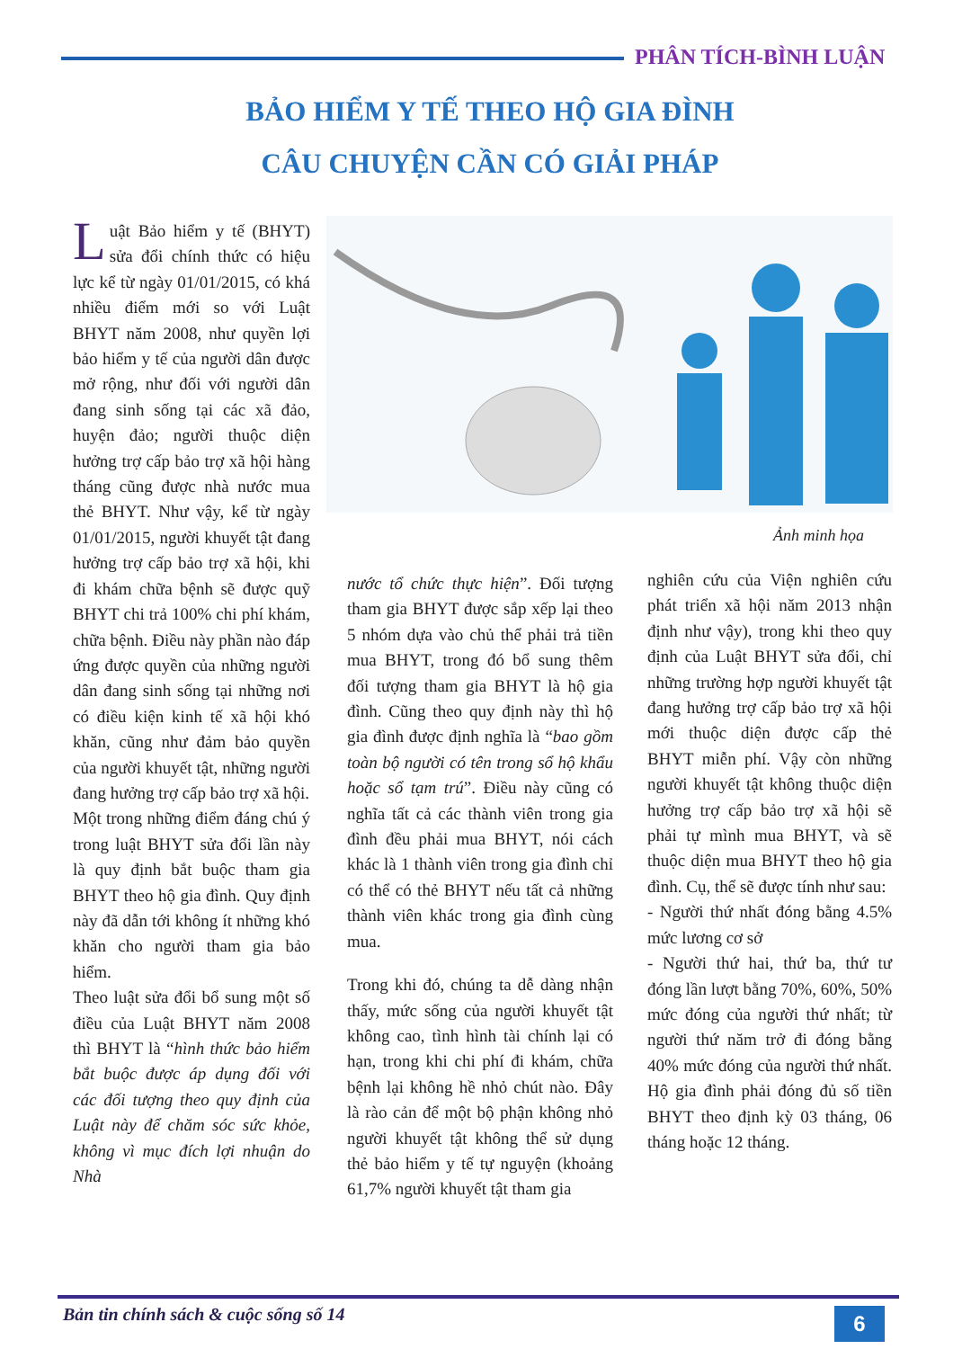PHÂN TÍCH-BÌNH LUẬN
BẢO HIỂM Y TẾ THEO HỘ GIA ĐÌNH
CÂU CHUYỆN CẦN CÓ GIẢI PHÁP
Luật Bảo hiểm y tế (BHYT) sửa đổi chính thức có hiệu lực kể từ ngày 01/01/2015, có khá nhiều điểm mới so với Luật BHYT năm 2008, như quyền lợi bảo hiểm y tế của người dân được mở rộng, như đối với người dân đang sinh sống tại các xã đảo, huyện đảo; người thuộc diện hưởng trợ cấp bảo trợ xã hội hàng tháng cũng được nhà nước mua thẻ BHYT. Như vậy, kể từ ngày 01/01/2015, người khuyết tật đang hưởng trợ cấp bảo trợ xã hội, khi đi khám chữa bệnh sẽ được quỹ BHYT chi trả 100% chi phí khám, chữa bệnh. Điều này phần nào đáp ứng được quyền của những người dân đang sinh sống tại những nơi có điều kiện kinh tế xã hội khó khăn, cũng như đảm bảo quyền của người khuyết tật, những người đang hưởng trợ cấp bảo trợ xã hội.
Một trong những điểm đáng chú ý trong luật BHYT sửa đổi lần này là quy định bắt buộc tham gia BHYT theo hộ gia đình. Quy định này đã dẫn tới không ít những khó khăn cho người tham gia bảo hiểm.
Theo luật sửa đổi bổ sung một số điều của Luật BHYT năm 2008 thì BHYT là “hình thức bảo hiểm bắt buộc được áp dụng đối với các đối tượng theo quy định của Luật này để chăm sóc sức khỏe, không vì mục đích lợi nhuận do Nhà
Ảnh minh họa
nước tổ chức thực hiện”. Đối tượng tham gia BHYT được sắp xếp lại theo 5 nhóm dựa vào chủ thể phải trả tiền mua BHYT, trong đó bổ sung thêm đối tượng tham gia BHYT là hộ gia đình. Cũng theo quy định này thì hộ gia đình được định nghĩa là “bao gồm toàn bộ người có tên trong sổ hộ khẩu hoặc sổ tạm trú”. Điều này cũng có nghĩa tất cả các thành viên trong gia đình đều phải mua BHYT, nói cách khác là 1 thành viên trong gia đình chỉ có thể có thẻ BHYT nếu tất cả những thành viên khác trong gia đình cùng mua.
Trong khi đó, chúng ta dễ dàng nhận thấy, mức sống của người khuyết tật không cao, tình hình tài chính lại có hạn, trong khi chi phí đi khám, chữa bệnh lại không hề nhỏ chút nào. Đây là rào cản để một bộ phận không nhỏ người khuyết tật không thể sử dụng thẻ bảo hiểm y tế tự nguyện (khoảng 61,7% người khuyết tật tham gia
nghiên cứu của Viện nghiên cứu phát triển xã hội năm 2013 nhận định như vậy), trong khi theo quy định của Luật BHYT sửa đổi, chỉ những trường hợp người khuyết tật đang hưởng trợ cấp bảo trợ xã hội mới thuộc diện được cấp thẻ BHYT miễn phí. Vậy còn những người khuyết tật không thuộc diện hưởng trợ cấp bảo trợ xã hội sẽ phải tự mình mua BHYT, và sẽ thuộc diện mua BHYT theo hộ gia đình. Cụ, thể sẽ được tính như sau:
- Người thứ nhất đóng bằng 4.5% mức lương cơ sở
- Người thứ hai, thứ ba, thứ tư đóng lần lượt bằng 70%, 60%, 50% mức đóng của người thứ nhất; từ người thứ năm trở đi đóng bằng 40% mức đóng của người thứ nhất. Hộ gia đình phải đóng đủ số tiền BHYT theo định kỳ 03 tháng, 06 tháng hoặc 12 tháng.
Bản tin chính sách & cuộc sống số 14
6